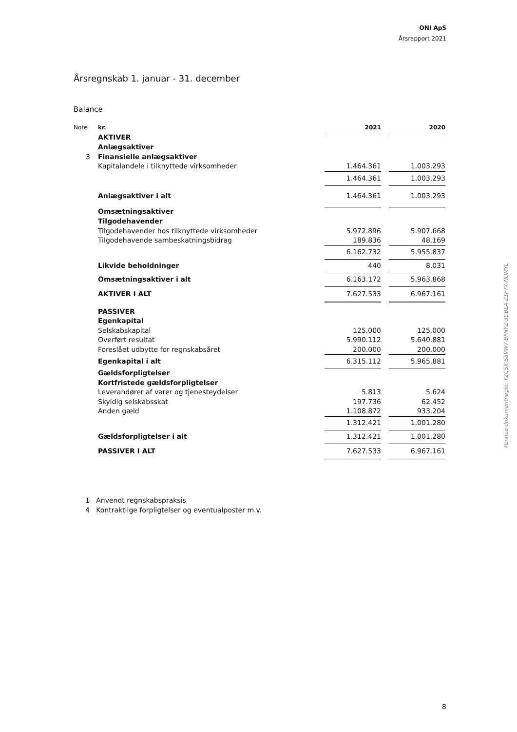ONI ApS
Årsrapport 2021
Årsregnskab 1. januar - 31. december
Balance
| Note | kr. | 2021 | | 2020 |
| | AKTIVER | | | |
| | Anlægsaktiver | | | |
| 3 | Finansielle anlægsaktiver | | | |
| | Kapitalandele i tilknyttede virksomheder | 1.464.361 | | 1.003.293 |
| | | 1.464.361 | | 1.003.293 |
| | Anlægsaktiver i alt | 1.464.361 | | 1.003.293 |
| | Omsætningsaktiver | | | |
| | Tilgodehavender | | | |
| | Tilgodehavender hos tilknyttede virksomheder | 5.972.896 | | 5.907.668 |
| | Tilgodehavende sambeskatningsbidrag | 189.836 | | 48.169 |
| | | 6.162.732 | | 5.955.837 |
| | Likvide beholdninger | 440 | | 8.031 |
| | Omsætningsaktiver i alt | 6.163.172 | | 5.963.868 |
| | AKTIVER I ALT | 7.627.533 | | 6.967.161 |
| | PASSIVER | | | |
| | Egenkapital | | | |
| | Selskabskapital | 125.000 | | 125.000 |
| | Overført resultat | 5.990.112 | | 5.640.881 |
| | Foreslået udbytte for regnskabsåret | 200.000 | | 200.000 |
| | Egenkapital i alt | 6.315.112 | | 5.965.881 |
| | Gældsforpligtelser | | | |
| | Kortfristede gældsforpligtelser | | | |
| | Leverandører af varer og tjenesteydelser | 5.813 | | 5.624 |
| | Skyldig selskabsskat | 197.736 | | 62.452 |
| | Anden gæld | 1.108.872 | | 933.204 |
| | | 1.312.421 | | 1.001.280 |
| | Gældsforpligtelser i alt | 1.312.421 | | 1.001.280 |
| | PASSIVER I ALT | 7.627.533 | | 6.967.161 |
1 Anvendt regnskabspraksis
4 Kontraktlige forpligtelser og eventualposter m.v.
8
Penneo dokumentnøgle: YZCSX-S8VW7-BFNYZ-3DBLA-Z1F7X-NDMYL